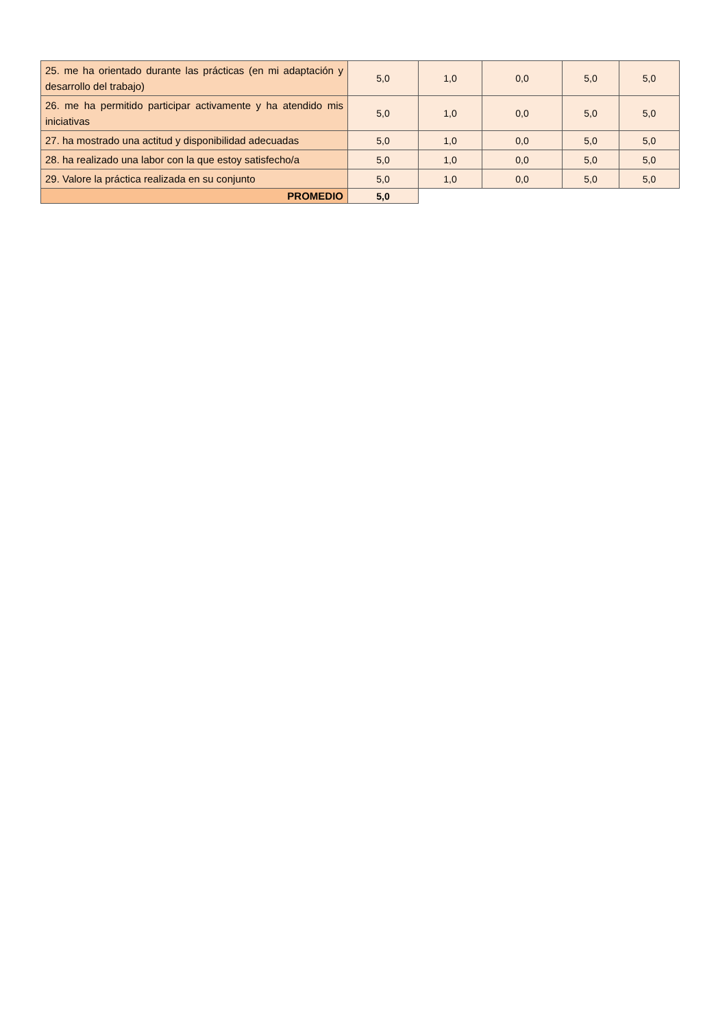| 25. me ha orientado durante las prácticas (en mi adaptación y desarrollo del trabajo) | 5,0 | 1,0 | 0,0 | 5,0 | 5,0 |
| 26. me ha permitido participar activamente y ha atendido mis iniciativas | 5,0 | 1,0 | 0,0 | 5,0 | 5,0 |
| 27. ha mostrado una actitud y disponibilidad adecuadas | 5,0 | 1,0 | 0,0 | 5,0 | 5,0 |
| 28. ha realizado una labor con la que estoy satisfecho/a | 5,0 | 1,0 | 0,0 | 5,0 | 5,0 |
| 29. Valore la práctica realizada en su conjunto | 5,0 | 1,0 | 0,0 | 5,0 | 5,0 |
| PROMEDIO | 5,0 | | | | |